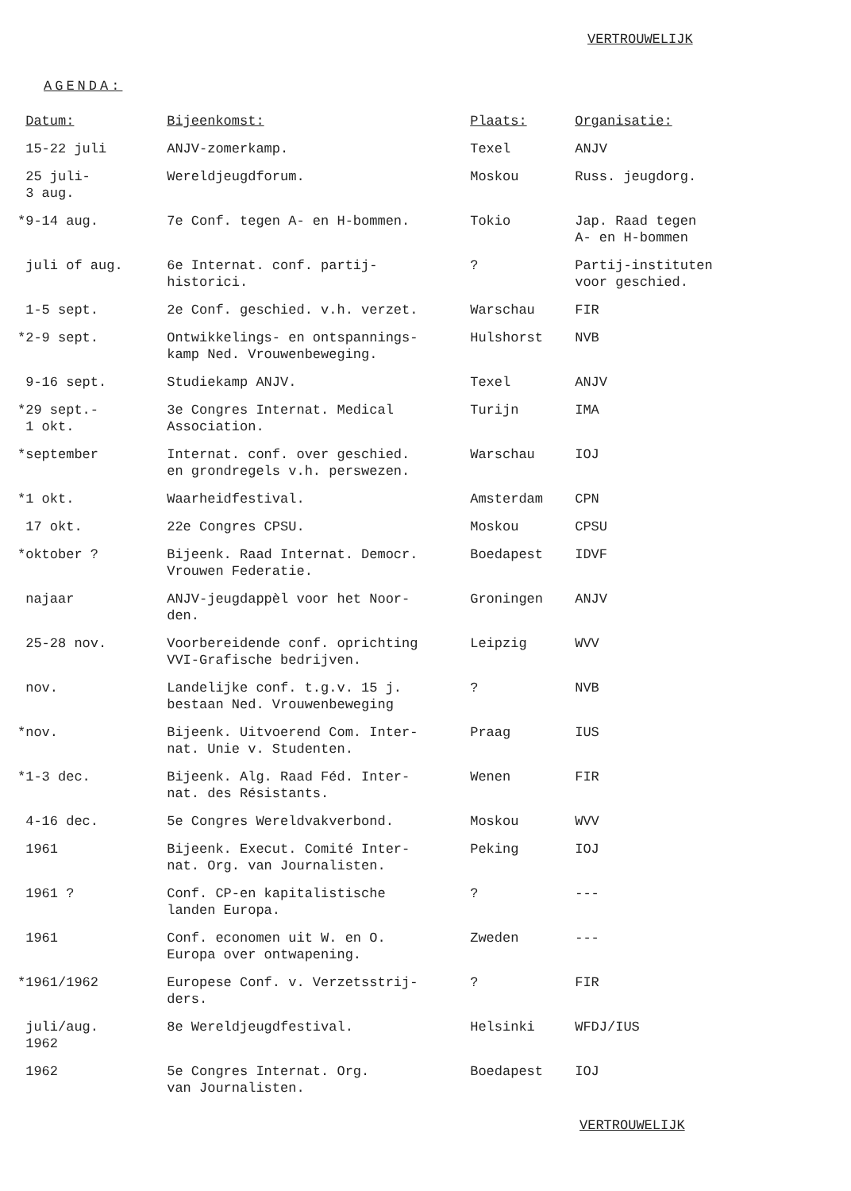VERTROUWELIJK
AGENDA:
| | Datum: | Bijeenkomst: | Plaats: | Organisatie: |
| --- | --- | --- | --- | --- |
| | 15-22 juli | ANJV-zomerkamp. | Texel | ANJV |
| | 25 juli- 3 aug. | Wereldjeugdforum. | Moskou | Russ. jeugdorg. |
| * | 9-14 aug. | 7e Conf. tegen A- en H-bommen. | Tokio | Jap. Raad tegen A- en H-bommen |
| | juli of aug. | 6e Internat. conf. partij- historici. | ? | Partij-instituten voor geschied. |
| | 1-5 sept. | 2e Conf. geschied. v.h. verzet. | Warschau | FIR |
| * | 2-9 sept. | Ontwikkelings- en ontspannings- kamp Ned. Vrouwenbeweging. | Hulshorst | NVB |
| | 9-16 sept. | Studiekamp ANJV. | Texel | ANJV |
| * | 29 sept.- 1 okt. | 3e Congres Internat. Medical Association. | Turijn | IMA |
| * | september | Internat. conf. over geschied. en grondregels v.h. perswezen. | Warschau | IOJ |
| * | 1 okt. | Waarheidfestival. | Amsterdam | CPN |
| | 17 okt. | 22e Congres CPSU. | Moskou | CPSU |
| * | oktober ? | Bijeenk. Raad Internat. Democr. Vrouwen Federatie. | Boedapest | IDVF |
| | najaar | ANJV-jeugdappèl voor het Noor- den. | Groningen | ANJV |
| | 25-28 nov. | Voorbereidende conf. oprichting VVI-Grafische bedrijven. | Leipzig | WVV |
| | nov. | Landelijke conf. t.g.v. 15 j. bestaan Ned. Vrouwenbeweging | ? | NVB |
| * | nov. | Bijeenk. Uitvoerend Com. Inter- nat. Unie v. Studenten. | Praag | IUS |
| * | 1-3 dec. | Bijeenk. Alg. Raad Féd. Inter- nat. des Résistants. | Wenen | FIR |
| | 4-16 dec. | 5e Congres Wereldvakverbond. | Moskou | WVV |
| | 1961 | Bijeenk. Execut. Comité Inter- nat. Org. van Journalisten. | Peking | IOJ |
| | 1961 ? | Conf. CP-en kapitalistische landen Europa. | ? | --- |
| | 1961 | Conf. economen uit W. en O. Europa over ontwapening. | Zweden | --- |
| * | 1961/1962 | Europese Conf. v. Verzetsstrij- ders. | ? | FIR |
| | juli/aug. 1962 | 8e Wereldjeugdfestival. | Helsinki | WFDJ/IUS |
| | 1962 | 5e Congres Internat. Org. van Journalisten. | Boedapest | IOJ |
VERTROUWELIJK